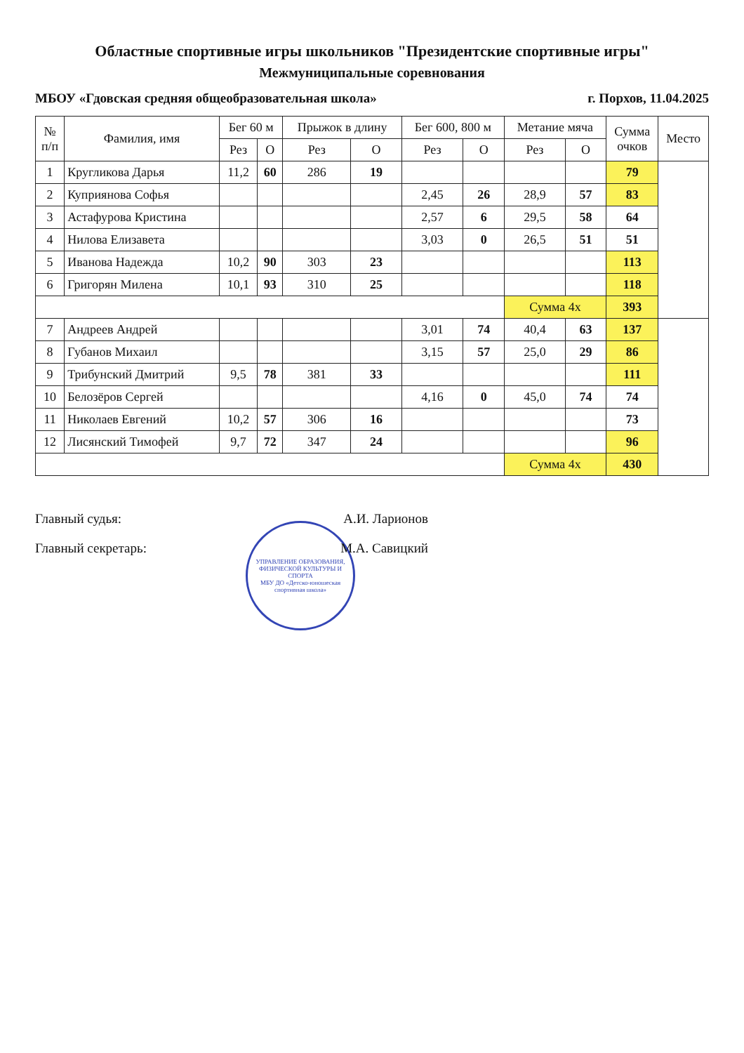Областные спортивные игры школьников "Президентские спортивные игры"
Межмуниципальные соревнования
МБОУ «Гдовская средняя общеобразовательная школа» г. Порхов, 11.04.2025
| № п/п | Фамилия, имя | Бег 60 м | | Прыжок в длину | | Бег 600, 800 м | | Метание мяча | | Сумма очков | Место |
| --- | --- | --- | --- | --- | --- | --- | --- | --- | --- | --- | --- |
| | | Рез | О | Рез | О | Рез | О | Рез | О | | |
| 1 | Кругликова Дарья | 11,2 | 60 | 286 | 19 | | | | | 79 | |
| 2 | Куприянова Софья | | | | | 2,45 | 26 | 28,9 | 57 | 83 | |
| 3 | Астафурова Кристина | | | | | 2,57 | 6 | 29,5 | 58 | 64 | |
| 4 | Нилова Елизавета | | | | | 3,03 | 0 | 26,5 | 51 | 51 | |
| 5 | Иванова Надежда | 10,2 | 90 | 303 | 23 | | | | | 113 | |
| 6 | Григорян Милена | 10,1 | 93 | 310 | 25 | | | | | 118 | |
| | | | | | | | | Сумма 4х | | 393 | |
| 7 | Андреев Андрей | | | | | 3,01 | 74 | 40,4 | 63 | 137 | |
| 8 | Губанов Михаил | | | | | 3,15 | 57 | 25,0 | 29 | 86 | |
| 9 | Трибунский Дмитрий | 9,5 | 78 | 381 | 33 | | | | | 111 | |
| 10 | Белозёров Сергей | | | | | 4,16 | 0 | 45,0 | 74 | 74 | |
| 11 | Николаев Евгений | 10,2 | 57 | 306 | 16 | | | | | 73 | |
| 12 | Лисянский Тимофей | 9,7 | 72 | 347 | 24 | | | | | 96 | |
| | | | | | | | | Сумма 4х | | 430 | |
Главный судья: А.И. Ларионов
Главный секретарь: М.А. Савицкий
УПРАВЛЕНИЕ ОБРАЗОВАНИЯ, ФИЗИЧЕСКОЙ КУЛЬТУРЫ И СПОРТА
МБУ ДО «Детско-юношеская спортивная школа»